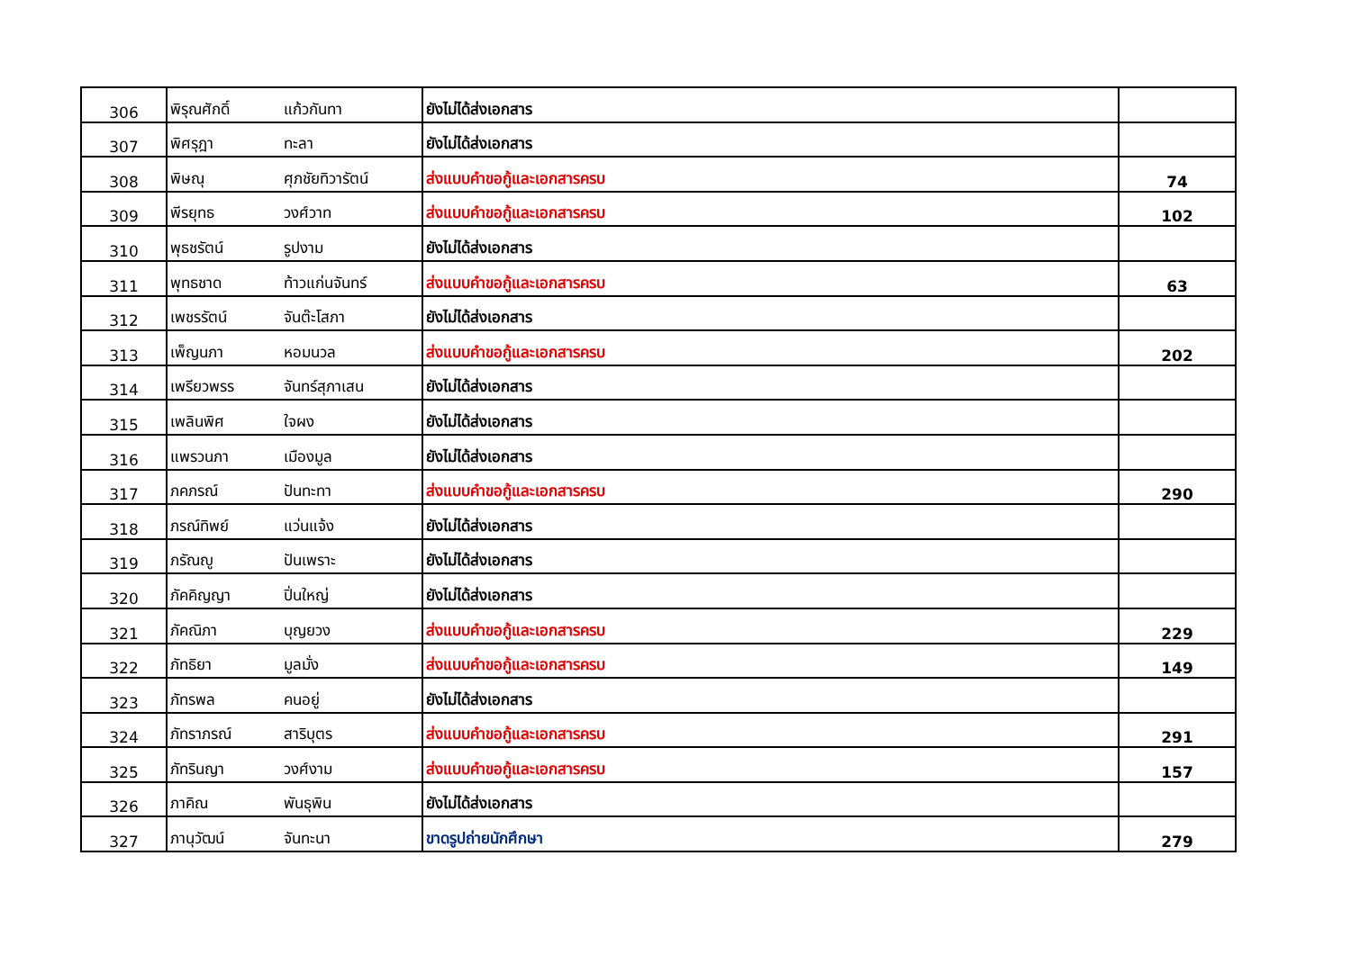| 306 | พิรุณศักดิ์ | แก้วกันทา | ยังไม่ได้ส่งเอกสาร | |
| 307 | พิศรุฎา | ทะลา | ยังไม่ได้ส่งเอกสาร | |
| 308 | พิษณุ | ศุภชัยทิวารัตน์ | ส่งแบบคำขอกู้และเอกสารครบ | 74 |
| 309 | พีรยุทธ | วงศ์วาท | ส่งแบบคำขอกู้และเอกสารครบ | 102 |
| 310 | พุธชรัตน์ | รูปงาม | ยังไม่ได้ส่งเอกสาร | |
| 311 | พุทธชาด | ท้าวแก่นจันทร์ | ส่งแบบคำขอกู้และเอกสารครบ | 63 |
| 312 | เพชรรัตน์ | จันต๊ะโสภา | ยังไม่ได้ส่งเอกสาร | |
| 313 | เพ็ญนภา | หอมนวล | ส่งแบบคำขอกู้และเอกสารครบ | 202 |
| 314 | เพรียวพรร | จันทร์สุภาเสน | ยังไม่ได้ส่งเอกสาร | |
| 315 | เพลินพิศ | ใจผง | ยังไม่ได้ส่งเอกสาร | |
| 316 | แพรวนภา | เมืองมูล | ยังไม่ได้ส่งเอกสาร | |
| 317 | ภคภรณ์ | ปันทะทา | ส่งแบบคำขอกู้และเอกสารครบ | 290 |
| 318 | ภรณ์ทิพย์ | แว่นแจ้ง | ยังไม่ได้ส่งเอกสาร | |
| 319 | ภรัณญู | ปันเพราะ | ยังไม่ได้ส่งเอกสาร | |
| 320 | ภัคคิญญา | ปิ่นใหญ่ | ยังไม่ได้ส่งเอกสาร | |
| 321 | ภัคณิภา | บุญยวง | ส่งแบบคำขอกู้และเอกสารครบ | 229 |
| 322 | ภัทธิยา | มูลมั่ง | ส่งแบบคำขอกู้และเอกสารครบ | 149 |
| 323 | ภัทรพล | คนอยู่ | ยังไม่ได้ส่งเอกสาร | |
| 324 | ภัทราภรณ์ | สาริบุตร | ส่งแบบคำขอกู้และเอกสารครบ | 291 |
| 325 | ภัทรินญา | วงศ์งาม | ส่งแบบคำขอกู้และเอกสารครบ | 157 |
| 326 | ภาคิณ | พันธุพิน | ยังไม่ได้ส่งเอกสาร | |
| 327 | ภานุวัฒน์ | จันทะนา | ขาดรูปถ่ายนักศึกษา | 279 |